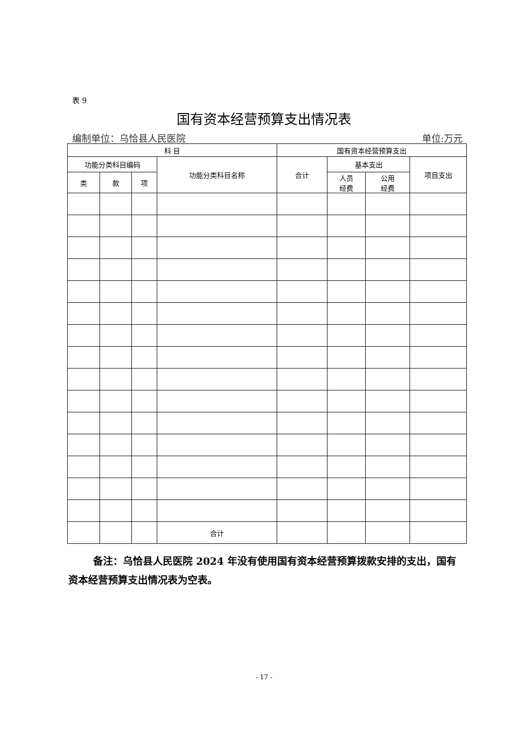表 9
国有资本经营预算支出情况表
编制单位：乌恰县人民医院 单位:万元
| 科 目 | | | | 国有资本经营预算支出 | | | |
| --- | --- | --- | --- | --- | --- | --- | --- |
| 功能分类科目编码 | | | 功能分类科目名称 | 合计 | 基本支出 | | 项目支出 |
| 类 | 款 | 项 | | | 人员 经费 | 公用 经费 | |
| | | | 合计 | | | | |
备注：乌恰县人民医院 2024 年没有使用国有资本经营预算拨款安排的支出，国有资本经营预算支出情况表为空表。
- 17 -